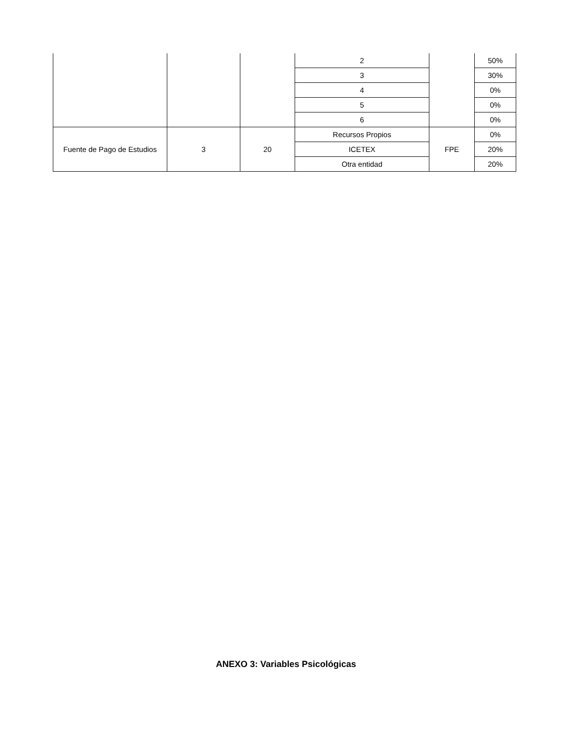| | | | 2 | | 50% |
| | | | 3 | | 30% |
| | | | 4 | | 0% |
| | | | 5 | | 0% |
| | | | 6 | | 0% |
| Fuente de Pago de Estudios | 3 | 20 | Recursos Propios | FPE | 0% |
| | | | ICETEX | | 20% |
| | | | Otra entidad | | 20% |
ANEXO 3: Variables Psicológicas